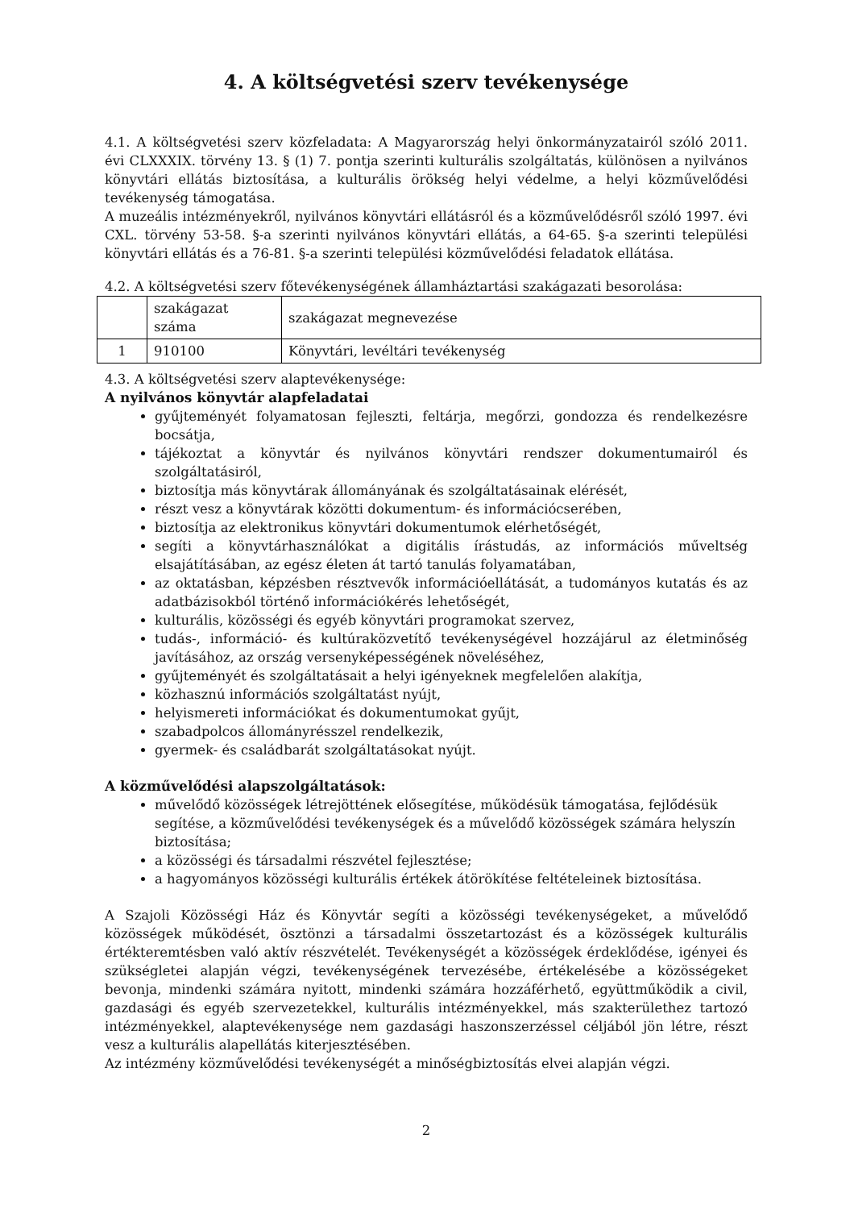4. A költségvetési szerv tevékenysége
4.1. A költségvetési szerv közfeladata: A Magyarország helyi önkormányzatairól szóló 2011. évi CLXXXIX. törvény 13. § (1) 7. pontja szerinti kulturális szolgáltatás, különösen a nyilvános könyvtári ellátás biztosítása, a kulturális örökség helyi védelme, a helyi közművelődési tevékenység támogatása.
A muzeális intézményekről, nyilvános könyvtári ellátásról és a közművelődésről szóló 1997. évi CXL. törvény 53-58. §-a szerinti nyilvános könyvtári ellátás, a 64-65. §-a szerinti települési könyvtári ellátás és a 76-81. §-a szerinti települési közművelődési feladatok ellátása.
4.2. A költségvetési szerv főtevékenységének államháztartási szakágazati besorolása:
| | szakágazat száma | szakágazat megnevezése |
| 1 | 910100 | Könyvtári, levéltári tevékenység |
4.3. A költségvetési szerv alaptevékenysége:
A nyilvános könyvtár alapfeladatai
gyűjteményét folyamatosan fejleszti, feltárja, megőrzi, gondozza és rendelkezésre bocsátja,
tájékoztat a könyvtár és nyilvános könyvtári rendszer dokumentumairól és szolgáltatásiról,
biztosítja más könyvtárak állományának és szolgáltatásainak elérését,
részt vesz a könyvtárak közötti dokumentum- és információcserében,
biztosítja az elektronikus könyvtári dokumentumok elérhetőségét,
segíti a könyvtárhasználókat a digitális írástudás, az információs műveltség elsajátításában, az egész életen át tartó tanulás folyamatában,
az oktatásban, képzésben résztvevők információellátását, a tudományos kutatás és az adatbázisokból történő információkérés lehetőségét,
kulturális, közösségi és egyéb könyvtári programokat szervez,
tudás-, információ- és kultúraközvetítő tevékenységével hozzájárul az életminőség javításához, az ország versenyképességének növeléséhez,
gyűjteményét és szolgáltatásait a helyi igényeknek megfelelően alakítja,
közhasznú információs szolgáltatást nyújt,
helyismereti információkat és dokumentumokat gyűjt,
szabadpolcos állományrésszel rendelkezik,
gyermek- és családbarát szolgáltatásokat nyújt.
A közművelődési alapszolgáltatások:
művelődő közösségek létrejöttének elősegítése, működésük támogatása, fejlődésük segítése, a közművelődési tevékenységek és a művelődő közösségek számára helyszín biztosítása;
a közösségi és társadalmi részvétel fejlesztése;
a hagyományos közösségi kulturális értékek átörökítése feltételeinek biztosítása.
A Szajoli Közösségi Ház és Könyvtár segíti a közösségi tevékenységeket, a művelődő közösségek működését, ösztönzi a társadalmi összetartozást és a közösségek kulturális értékteremtésben való aktív részvételét. Tevékenységét a közösségek érdeklődése, igényei és szükségletei alapján végzi, tevékenységének tervezésébe, értékelésébe a közösségeket bevonja, mindenki számára nyitott, mindenki számára hozzáférhető, együttműködik a civil, gazdasági és egyéb szervezetekkel, kulturális intézményekkel, más szakterülethez tartozó intézményekkel, alaptevékenysége nem gazdasági haszonszerzéssel céljából jön létre, részt vesz a kulturális alapellátás kiterjesztésében.
Az intézmény közművelődési tevékenységét a minőségbiztosítás elvei alapján végzi.
2